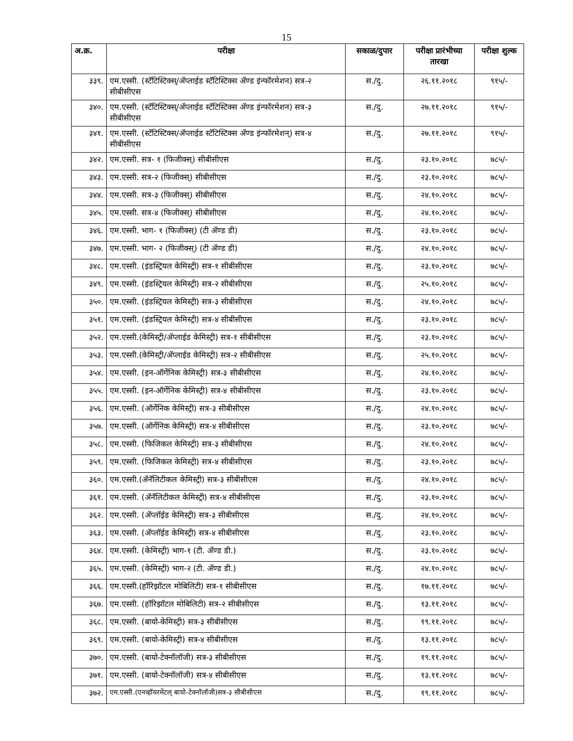15
| अ.क्र. | परीक्षा | सकाळ/दुपार | परीक्षा प्रारंभीच्या तारखा | परीक्षा शुल्क |
| --- | --- | --- | --- | --- |
| ३३९. | एम.एस्सी. (स्टॅटिस्टिक्स्/अ‍ॅप्लाईड स्टॅटिस्टिक्स अ‍ॅण्ड इंन्फॉरमेशन) सत्र-२ सीबीसीएस | स./दु. | २६.११.२०१८ | ९१५/- |
| ३४०. | एम.एस्सी. (स्टॅटिस्टिक्स्/अ‍ॅप्लाईड स्टॅटिस्टिक्स अ‍ॅण्ड इंन्फॉरमेशन) सत्र-३ सीबीसीएस | स./दु. | २७.११.२०१८ | ९१५/- |
| ३४१. | एम.एस्सी. (स्टॅटिस्टिक्स/अ‍ॅप्लाईड स्टॅटिस्टिक्स अ‍ॅण्ड इंन्फॉरमेशन्) सत्र-४ सीबीसीएस | स./दु. | २७.११.२०१८ | ९१५/- |
| ३४२. | एम.एस्सी. सत्र- १ (फिजीक्स्) सीबीसीएस | स./दु. | २३.१०.२०१८ | ७८५/- |
| ३४३. | एम.एस्सी. सत्र-२ (फिजीक्स्) सीबीसीएस | स./दु. | २३.१०.२०१८ | ७८५/- |
| ३४४. | एम.एस्सी. सत्र-३ (फिजीक्स्) सीबीसीएस | स./दु. | २४.१०.२०१८ | ७८५/- |
| ३४५. | एम.एस्सी. सत्र-४ (फिजीक्स्) सीबीसीएस | स./दु. | २४.१०.२०१८ | ७८५/- |
| ३४६. | एम.एस्सी. भाग- १ (फिजीक्स्) (टी अ‍ॅण्ड डी) | स./दु. | २३.१०.२०१८ | ७८५/- |
| ३४७. | एम.एस्सी. भाग- २ (फिजीक्स्) (टी अ‍ॅण्ड डी) | स./दु. | २४.१०.२०१८ | ७८५/- |
| ३४८. | एम.एस्सी. (इंडस्ट्रियल केमिस्ट्री) सत्र-१ सीबीसीएस | स./दु. | २३.१०.२०१८ | ७८५/- |
| ३४९. | एम.एस्सी. (इंडस्ट्रियल केमिस्ट्री) सत्र-२ सीबीसीएस | स./दु. | २५.१०.२०१८ | ७८५/- |
| ३५०. | एम.एस्सी. (इंडस्ट्रियल केमिस्ट्री) सत्र-३ सीबीसीएस | स./दु. | २४.१०.२०१८ | ७८५/- |
| ३५१. | एम.एस्सी. (इंडस्ट्रियल केमिस्ट्री) सत्र-४ सीबीसीएस | स./दु. | २३.१०.२०१८ | ७८५/- |
| ३५२. | एम.एस्सी.(केमिस्ट्री/अ‍ॅप्लाईड केमिस्ट्री) सत्र-१ सीबीसीएस | स./दु. | २३.१०.२०१८ | ७८५/- |
| ३५३. | एम.एस्सी.(केमिस्ट्री/अ‍ॅप्लाईड केमिस्ट्री) सत्र-२ सीबीसीएस | स./दु. | २५.१०.२०१८ | ७८५/- |
| ३५४. | एम.एस्सी. (इन-ऑर्गेनिक केमिस्ट्री) सत्र-३ सीबीसीएस | स./दु. | २४.१०.२०१८ | ७८५/- |
| ३५५. | एम.एस्सी. (इन-ऑर्गेनिक केमिस्ट्री) सत्र-४ सीबीसीएस | स./दु. | २३.१०.२०१८ | ७८५/- |
| ३५६. | एम.एस्सी. (ऑर्गेनिक केमिस्ट्री) सत्र-३ सीबीसीएस | स./दु. | २४.१०.२०१८ | ७८५/- |
| ३५७. | एम.एस्सी. (ऑर्गेनिक केमिस्ट्री) सत्र-४ सीबीसीएस | स./दु. | २३.१०.२०१८ | ७८५/- |
| ३५८. | एम.एस्सी. (फिजिकल केमिस्ट्री) सत्र-३ सीबीसीएस | स./दु. | २४.१०.२०१८ | ७८५/- |
| ३५९. | एम.एस्सी. (फिजिकल केमिस्ट्री) सत्र-४ सीबीसीएस | स./दु. | २३.१०.२०१८ | ७८५/- |
| ३६०. | एम.एस्सी.(अ‍ॅनॅलिटीकल केमिस्ट्री) सत्र-३ सीबीसीएस | स./दु. | २४.१०.२०१८ | ७८५/- |
| ३६१. | एम.एस्सी. (अ‍ॅनॅलिटीकल केमिस्ट्री) सत्र-४ सीबीसीएस | स./दु. | २३.१०.२०१८ | ७८५/- |
| ३६२. | एम.एस्सी. (अ‍ॅप्लॉईड केमिस्ट्री) सत्र-३ सीबीसीएस | स./दु. | २४.१०.२०१८ | ७८५/- |
| ३६३. | एम.एस्सी. (अ‍ॅप्लॉईड केमिस्ट्री) सत्र-४ सीबीसीएस | स./दु. | २३.१०.२०१८ | ७८५/- |
| ३६४. | एम.एस्सी. (केमिस्ट्री) भाग-१ (टी. अ‍ॅण्ड डी.) | स./दु. | २३.१०.२०१८ | ७८५/- |
| ३६५. | एम.एस्सी. (केमिस्ट्री) भाग-२ (टी. अ‍ॅण्ड डी.) | स./दु. | २४.१०.२०१८ | ७८५/- |
| ३६६. | एम.एस्सी.(हॉरिझॉटल मोबिलिटी) सत्र-१ सीबीसीएस | स./दु. | १७.११.२०१८ | ७८५/- |
| ३६७. | एम.एस्सी. (हॉरिझॉटल मोबिलिटी) सत्र-२ सीबीसीएस | स./दु. | १३.११.२०१८ | ७८५/- |
| ३६८. | एम.एस्सी. (बायो-केमिस्ट्री) सत्र-३ सीबीसीएस | स./दु. | १९.११.२०१८ | ७८५/- |
| ३६९. | एम.एस्सी. (बायो-केमिस्ट्री) सत्र-४ सीबीसीएस | स./दु. | १३.११.२०१८ | ७८५/- |
| ३७०. | एम.एस्सी. (बायो-टेक्नॉलॉजी) सत्र-३ सीबीसीएस | स./दु. | १९.११.२०१८ | ७८५/- |
| ३७१. | एम.एस्सी. (बायो-टेक्नॉलॉजी) सत्र-४ सीबीसीएस | स./दु. | १३.११.२०१८ | ७८५/- |
| ३७२. | एम.एस्सी.(एनव्हॉयरमेंटल् बायो-टेक्नॉलॉजी)सत्र-३ सीबीसीएस | स./दु. | १९.११.२०१८ | ७८५/- |